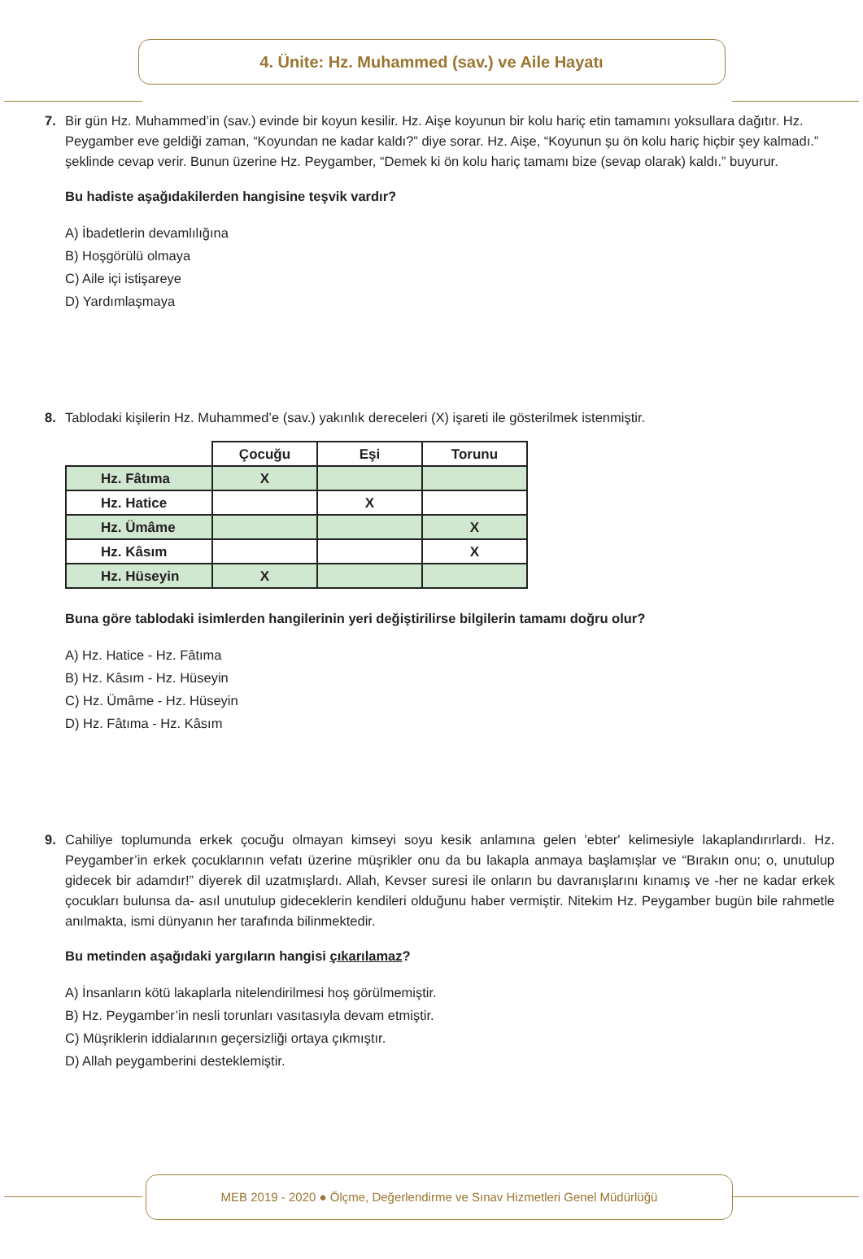4. Ünite: Hz. Muhammed (sav.) ve Aile Hayatı
7. Bir gün Hz. Muhammed’in (sav.) evinde bir koyun kesilir. Hz. Aişe koyunun bir kolu hariç etin tamamını yoksullara dağıtır. Hz. Peygamber eve geldiği zaman, “Koyundan ne kadar kaldı?” diye sorar. Hz. Aişe, “Koyunun şu ön kolu hariç hiçbir şey kalmadı.” şeklinde cevap verir. Bunun üzerine Hz. Peygamber, “Demek ki ön kolu hariç tamamı bize (sevap olarak) kaldı.” buyurur.
Bu hadiste aşağıdakilerden hangisine teşvik vardır?
A) İbadetlerin devamlılığına
B) Hoşgörülü olmaya
C) Aile içi istişareye
D) Yardımlaşmaya
8. Tablodaki kişilerin Hz. Muhammed’e (sav.) yakınlık dereceleri (X) işareti ile gösterilmek istenmiştir.
| | Çocuğu | Eşi | Torunu |
| --- | --- | --- | --- |
| Hz. Fâtıma | X | | |
| Hz. Hatice | | X | |
| Hz. Ümâme | | | X |
| Hz. Kâsım | | | X |
| Hz. Hüseyin | X | | |
Buna göre tablodaki isimlerden hangilerinin yeri değiştirilirse bilgilerin tamamı doğru olur?
A) Hz. Hatice - Hz. Fâtıma
B) Hz. Kâsım - Hz. Hüseyin
C) Hz. Ümâme - Hz. Hüseyin
D) Hz. Fâtıma - Hz. Kâsım
9. Cahiliye toplumunda erkek çocuğu olmayan kimseyi soyu kesik anlamına gelen 'ebter' kelimesiyle lakaplandırırlardı. Hz. Peygamber’in erkek çocuklarının vefatı üzerine müşrikler onu da bu lakapla anmaya başlamışlar ve “Bırakın onu; o, unutulup gidecek bir adamdır!” diyerek dil uzatmışlardı. Allah, Kevser suresi ile onların bu davranışlarını kınamış ve -her ne kadar erkek çocukları bulunsa da- asıl unutulup gideceklerin kendileri olduğunu haber vermiştir. Nitekim Hz. Peygamber bugün bile rahmetle anılmakta, ismi dünyanın her tarafında bilinmektedir.
Bu metinden aşağıdaki yargıların hangisi çıkarılamaz?
A) İnsanların kötü lakaplarla nitelendirilmesi hoş görülmemiştir.
B) Hz. Peygamber’in nesli torunları vasıtasıyla devam etmiştir.
C) Müşriklerin iddialarının geçersizliği ortaya çıkmıştır.
D) Allah peygamberini desteklemiştir.
MEB 2019 - 2020 ● Ölçme, Değerlendirme ve Sınav Hizmetleri Genel Müdürlüğü